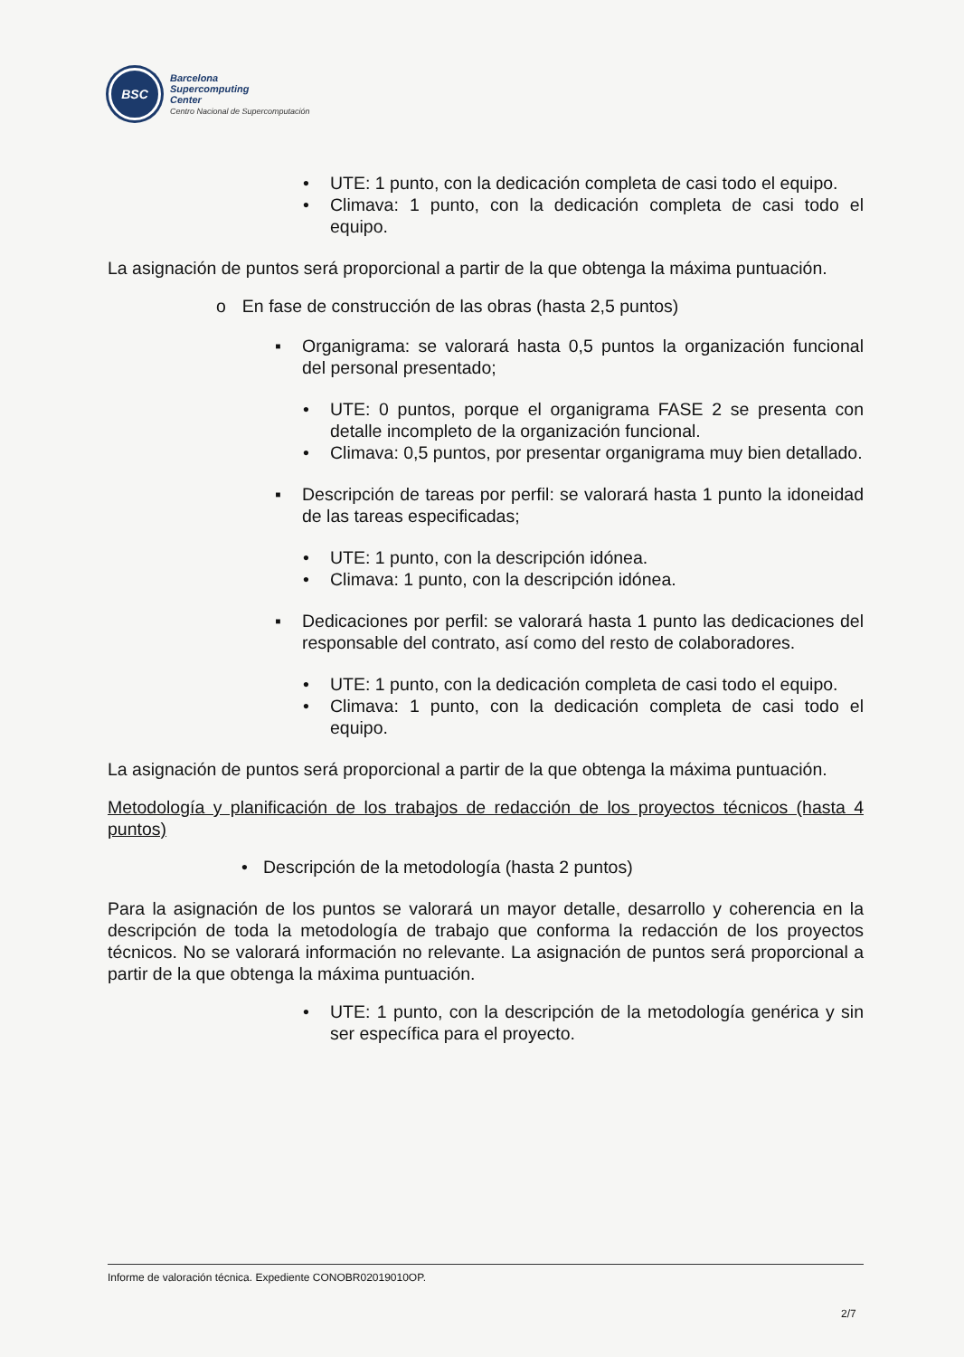BSC
Barcelona
Supercomputing
Center
Centro Nacional de Supercomputación
• UTE: 1 punto, con la dedicación completa de casi todo el equipo.
• Climava: 1 punto, con la dedicación completa de casi todo el equipo.
La asignación de puntos será proporcional a partir de la que obtenga la máxima puntuación.
o En fase de construcción de las obras (hasta 2,5 puntos)
▪ Organigrama: se valorará hasta 0,5 puntos la organización funcional del personal presentado;
• UTE: 0 puntos, porque el organigrama FASE 2 se presenta con detalle incompleto de la organización funcional.
• Climava: 0,5 puntos, por presentar organigrama muy bien detallado.
▪ Descripción de tareas por perfil: se valorará hasta 1 punto la idoneidad de las tareas especificadas;
• UTE: 1 punto, con la descripción idónea.
• Climava: 1 punto, con la descripción idónea.
▪ Dedicaciones por perfil: se valorará hasta 1 punto las dedicaciones del responsable del contrato, así como del resto de colaboradores.
• UTE: 1 punto, con la dedicación completa de casi todo el equipo.
• Climava: 1 punto, con la dedicación completa de casi todo el equipo.
La asignación de puntos será proporcional a partir de la que obtenga la máxima puntuación.
Metodología y planificación de los trabajos de redacción de los proyectos técnicos (hasta 4 puntos)
• Descripción de la metodología (hasta 2 puntos)
Para la asignación de los puntos se valorará un mayor detalle, desarrollo y coherencia en la descripción de toda la metodología de trabajo que conforma la redacción de los proyectos técnicos. No se valorará información no relevante. La asignación de puntos será proporcional a partir de la que obtenga la máxima puntuación.
• UTE: 1 punto, con la descripción de la metodología genérica y sin ser específica para el proyecto.
Informe de valoración técnica. Expediente CONOBR02019010OP.
2/7